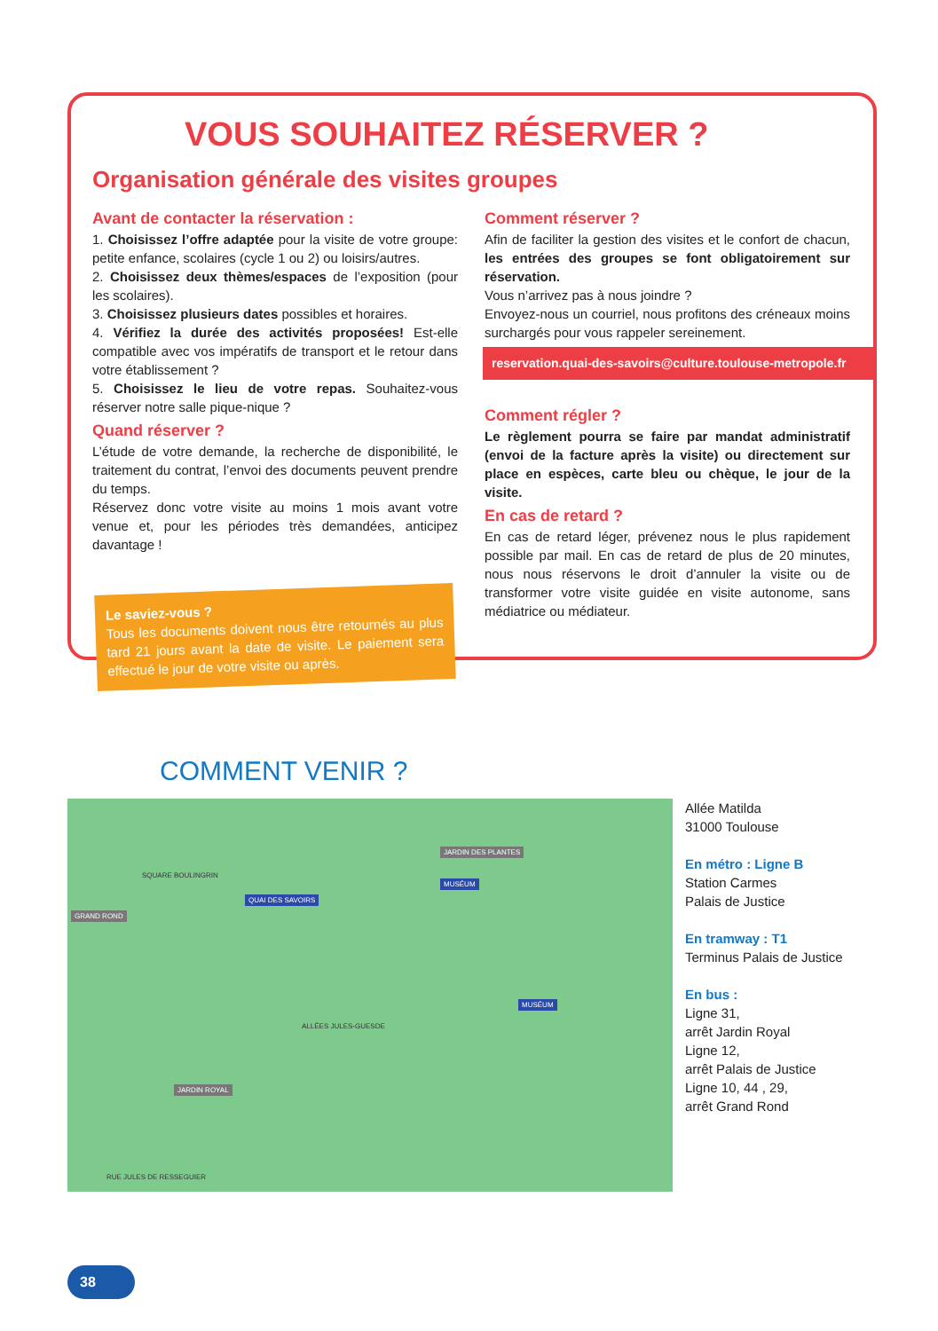VOUS SOUHAITEZ RÉSERVER ?
Organisation générale des visites groupes
Avant de contacter la réservation :
1. Choisissez l’offre adaptée pour la visite de votre groupe: petite enfance, scolaires (cycle 1 ou 2) ou loisirs/autres.
2. Choisissez deux thèmes/espaces de l’exposition (pour les scolaires).
3. Choisissez plusieurs dates possibles et horaires.
4. Vérifiez la durée des activités proposées! Est-elle compatible avec vos impératifs de transport et le retour dans votre établissement ?
5. Choisissez le lieu de votre repas. Souhaitez-vous réserver notre salle pique-nique ?
Quand réserver ?
L’étude de votre demande, la recherche de disponibilité, le traitement du contrat, l’envoi des documents peuvent prendre du temps.
Réservez donc votre visite au moins 1 mois avant votre venue et, pour les périodes très demandées, anticipez davantage !
Le saviez-vous ?
Tous les documents doivent nous être retournés au plus tard 21 jours avant la date de visite. Le paiement sera effectué le jour de votre visite ou après.
Comment réserver ?
Afin de faciliter la gestion des visites et le confort de chacun, les entrées des groupes se font obligatoirement sur réservation.
Vous n’arrivez pas à nous joindre ?
Envoyez-nous un courriel, nous profitons des créneaux moins surchargés pour vous rappeler sereinement.
reservation.quai-des-savoirs@culture.toulouse-metropole.fr
Comment régler ?
Le règlement pourra se faire par mandat administratif (envoi de la facture après la visite) ou directement sur place en espèces, carte bleu ou chèque, le jour de la visite.
En cas de retard ?
En cas de retard léger, prévenez nous le plus rapidement possible par mail. En cas de retard de plus de 20 minutes, nous nous réservons le droit d’annuler la visite ou de transformer votre visite guidée en visite autonome, sans médiatrice ou médiateur.
COMMENT VENIR ?
GRAND ROND
QUAI DES SAVOIRS
JARDIN DES PLANTES
MUSÉUM
MUSÉUM
JARDIN ROYAL
ALLÉES JULES-GUESDE
SQUARE BOULINGRIN
RUE JULES DE RESSEGUIER
Allée Matilda
31000 Toulouse
En métro : Ligne B
Station Carmes
Palais de Justice
En tramway : T1
Terminus Palais de Justice
En bus :
Ligne 31,
arrêt Jardin Royal
Ligne 12,
arrêt Palais de Justice
Ligne 10, 44 , 29,
arrêt Grand Rond
38